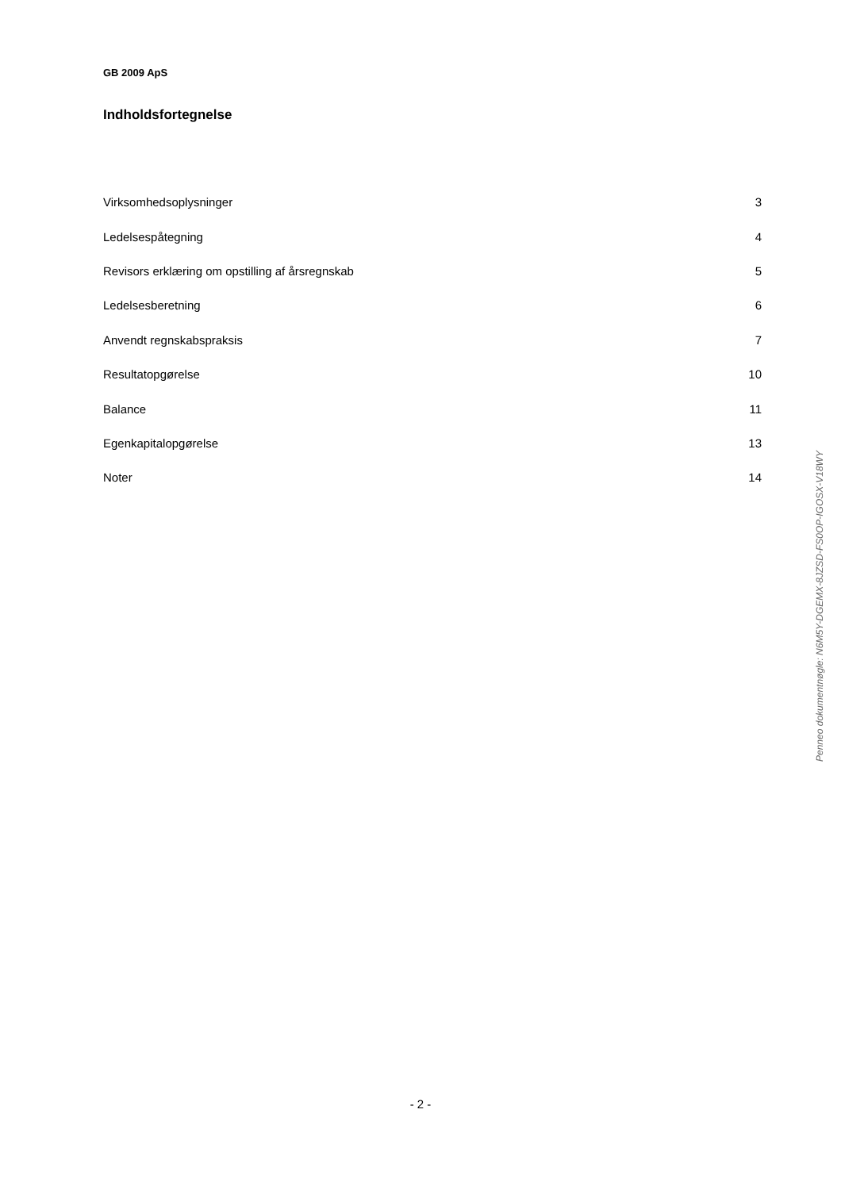GB 2009 ApS
Indholdsfortegnelse
| Virksomhedsoplysninger | 3 |
| Ledelsespåtegning | 4 |
| Revisors erklæring om opstilling af årsregnskab | 5 |
| Ledelsesberetning | 6 |
| Anvendt regnskabspraksis | 7 |
| Resultatopgørelse | 10 |
| Balance | 11 |
| Egenkapitalopgørelse | 13 |
| Noter | 14 |
Penneo dokumentnøgle: N6M5Y-DGEMX-8JZSD-FS0OP-IGOSX-V18WY
- 2 -